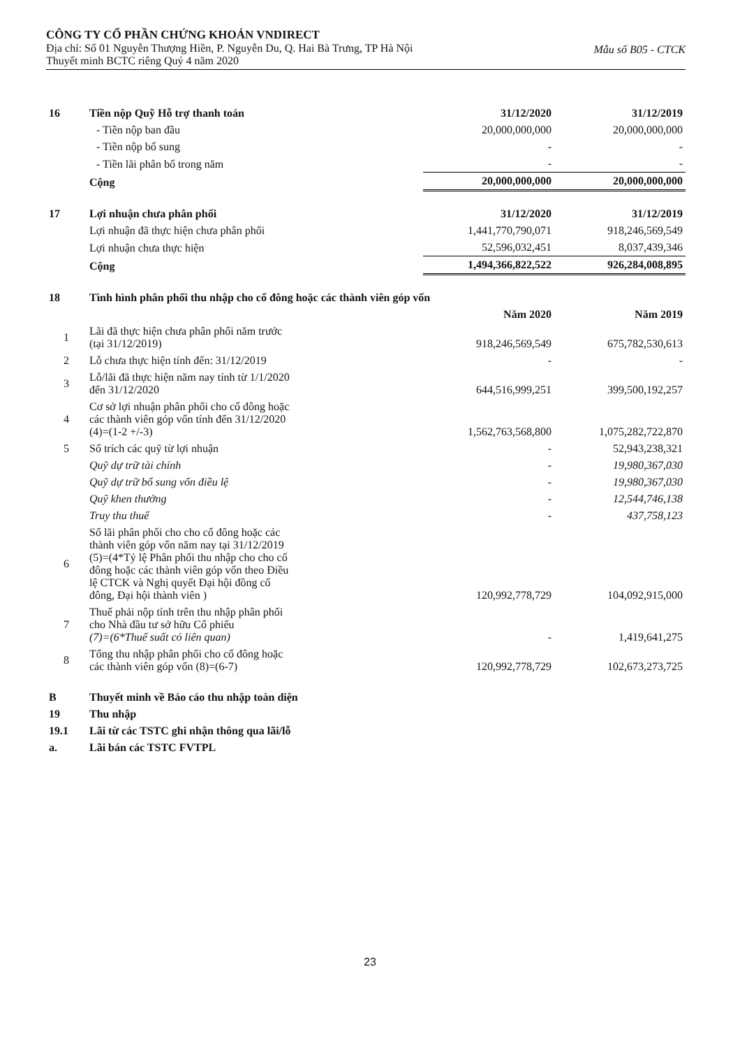CÔNG TY CỔ PHẦN CHỨNG KHOÁN VNDIRECT
Mẫu số B05 - CTCK
Địa chỉ: Số 01 Nguyễn Thượng Hiền, P. Nguyễn Du, Q. Hai Bà Trưng, TP Hà Nội
Thuyết minh BCTC riêng Quý 4 năm 2020
| 16 | Tiền nộp Quỹ Hỗ trợ thanh toán | 31/12/2020 | 31/12/2019 |
| | - Tiền nộp ban đầu | 20,000,000,000 | 20,000,000,000 |
| | - Tiền nộp bổ sung | - | - |
| | - Tiền lãi phân bổ trong năm | - | - |
| | Cộng | 20,000,000,000 | 20,000,000,000 |
| 17 | Lợi nhuận chưa phân phối | 31/12/2020 | 31/12/2019 |
| | Lợi nhuận đã thực hiện chưa phân phối | 1,441,770,790,071 | 918,246,569,549 |
| | Lợi nhuận chưa thực hiện | 52,596,032,451 | 8,037,439,346 |
| | Cộng | 1,494,366,822,522 | 926,284,008,895 |
| 18 | Tình hình phân phối thu nhập cho cổ đông hoặc các thành viên góp vốn | | |
| | | Năm 2020 | Năm 2019 |
| 1 | Lãi đã thực hiện chưa phân phối năm trước (tại 31/12/2019) | 918,246,569,549 | 675,782,530,613 |
| 2 | Lỗ chưa thực hiện tính đến: 31/12/2019 | - | - |
| 3 | Lỗ/lãi đã thực hiện năm nay tính từ 1/1/2020 đến 31/12/2020 | 644,516,999,251 | 399,500,192,257 |
| 4 | Cơ sở lợi nhuận phân phối cho cổ đông hoặc các thành viên góp vốn tính đến 31/12/2020 (4)=(1-2 +/-3) | 1,562,763,568,800 | 1,075,282,722,870 |
| 5 | Số trích các quỹ từ lợi nhuận | - | 52,943,238,321 |
| | Quỹ dự trữ tài chính | - | 19,980,367,030 |
| | Quỹ dự trữ bổ sung vốn điều lệ | - | 19,980,367,030 |
| | Quỹ khen thưởng | - | 12,544,746,138 |
| | Truy thu thuế | - | 437,758,123 |
| 6 | Số lãi phân phối cho cho cổ đông hoặc các thành viên góp vốn năm nay tại 31/12/2019 (5)=(4*Tỷ lệ Phân phối thu nhập cho cho cổ đông hoặc các thành viên góp vốn theo Điều lệ CTCK và Nghị quyết Đại hội đồng cổ đông, Đại hội thành viên ) | 120,992,778,729 | 104,092,915,000 |
| 7 | Thuế phải nộp tính trên thu nhập phân phối cho Nhà đầu tư sở hữu Cổ phiếu (7)=(6*Thuế suất có liên quan) | - | 1,419,641,275 |
| 8 | Tổng thu nhập phân phối cho cổ đông hoặc các thành viên góp vốn (8)=(6-7) | 120,992,778,729 | 102,673,273,725 |
| B | Thuyết minh về Báo cáo thu nhập toàn diện | | |
| 19 | Thu nhập | | |
| 19.1 | Lãi từ các TSTC ghi nhận thông qua lãi/lỗ | | |
| a. | Lãi bán các TSTC FVTPL | | |
23